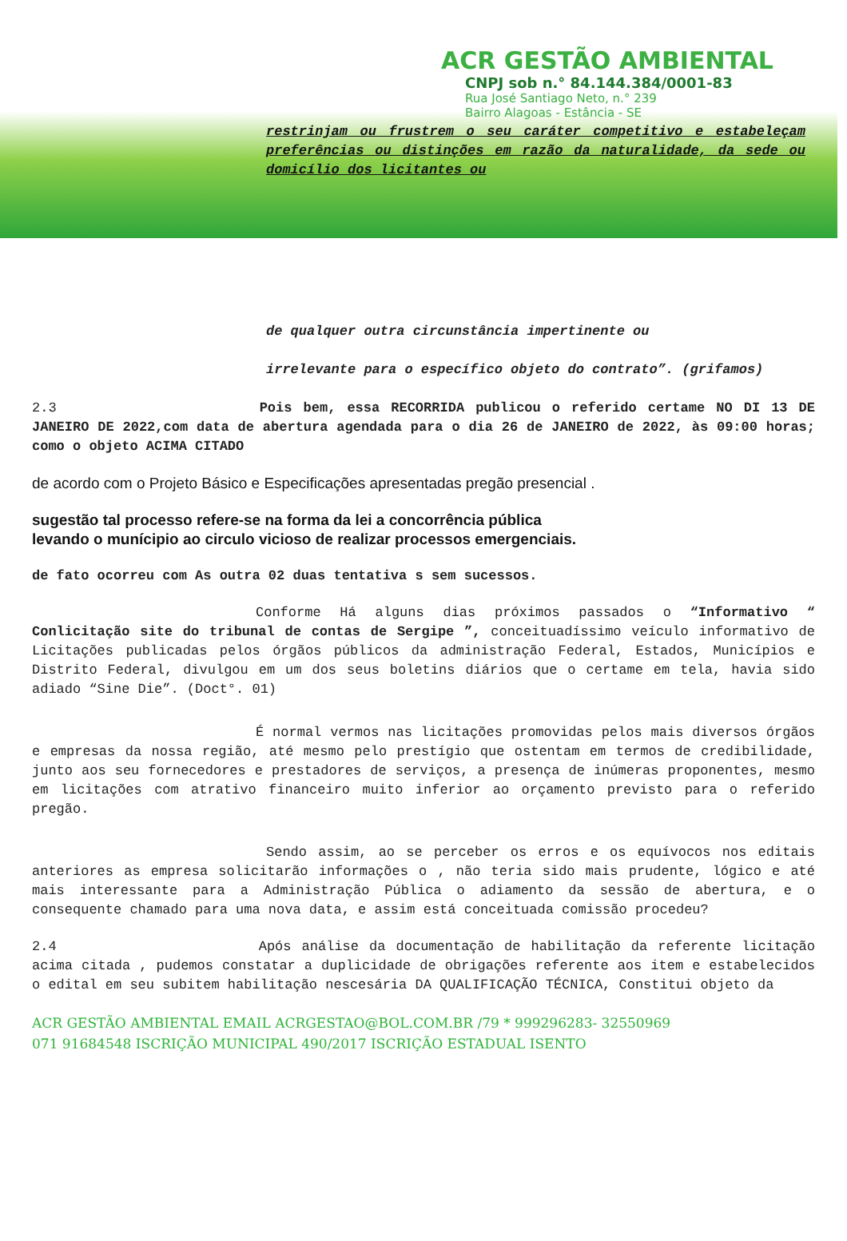ACR GESTÃO AMBIENTAL
CNPJ sob n.° 84.144.384/0001-83
Rua José Santiago Neto, n.° 239
Bairro Alagoas - Estância - SE
restrinjam ou frustrem o seu caráter competitivo e estabeleçam preferências ou distinções em razão da naturalidade, da sede ou domicílio dos licitantes ou
de qualquer outra circunstância impertinente ou
irrelevante para o específico objeto do contrato”. (grifamos)
2.3 Pois bem, essa RECORRIDA publicou o referido certame NO DI 13 DE JANEIRO DE 2022,com data de abertura agendada para o dia 26 de JANEIRO de 2022, às 09:00 horas; como o objeto ACIMA CITADO
de acordo com o Projeto Básico e Especificações apresentadas pregão presencial .
sugestão tal processo refere-se na forma da lei a concorrência pública
levando o munícipio ao circulo vicioso de realizar processos emergenciais.
de fato ocorreu com As outra 02 duas tentativa s sem sucessos.
Conforme Há alguns dias próximos passados o “Informativo “ Conlicitação site do tribunal de contas de Sergipe ”, conceituadíssimo veículo informativo de Licitações publicadas pelos órgãos públicos da administração Federal, Estados, Municípios e Distrito Federal, divulgou em um dos seus boletins diários que o certame em tela, havia sido adiado “Sine Die”. (Doct°. 01)
É normal vermos nas licitações promovidas pelos mais diversos órgãos e empresas da nossa região, até mesmo pelo prestígio que ostentam em termos de credibilidade, junto aos seu fornecedores e prestadores de serviços, a presença de inúmeras proponentes, mesmo em licitações com atrativo financeiro muito inferior ao orçamento previsto para o referido pregão.
Sendo assim, ao se perceber os erros e os equívocos nos editais anteriores as empresa solicitarão informações o , não teria sido mais prudente, lógico e até mais interessante para a Administração Pública o adiamento da sessão de abertura, e o consequente chamado para uma nova data, e assim está conceituada comissão procedeu?
2.4 Após análise da documentação de habilitação da referente licitação acima citada , pudemos constatar a duplicidade de obrigações referente aos item e estabelecidos o edital em seu subitem habilitação nescesária DA QUALIFICAÇÃO TÉCNICA, Constitui objeto da
ACR GESTÃO AMBIENTAL EMAIL ACRGESTAO@BOL.COM.BR /79 * 999296283- 32550969
071 91684548 ISCRIÇÃO MUNICIPAL 490/2017 ISCRIÇÃO ESTADUAL ISENTO